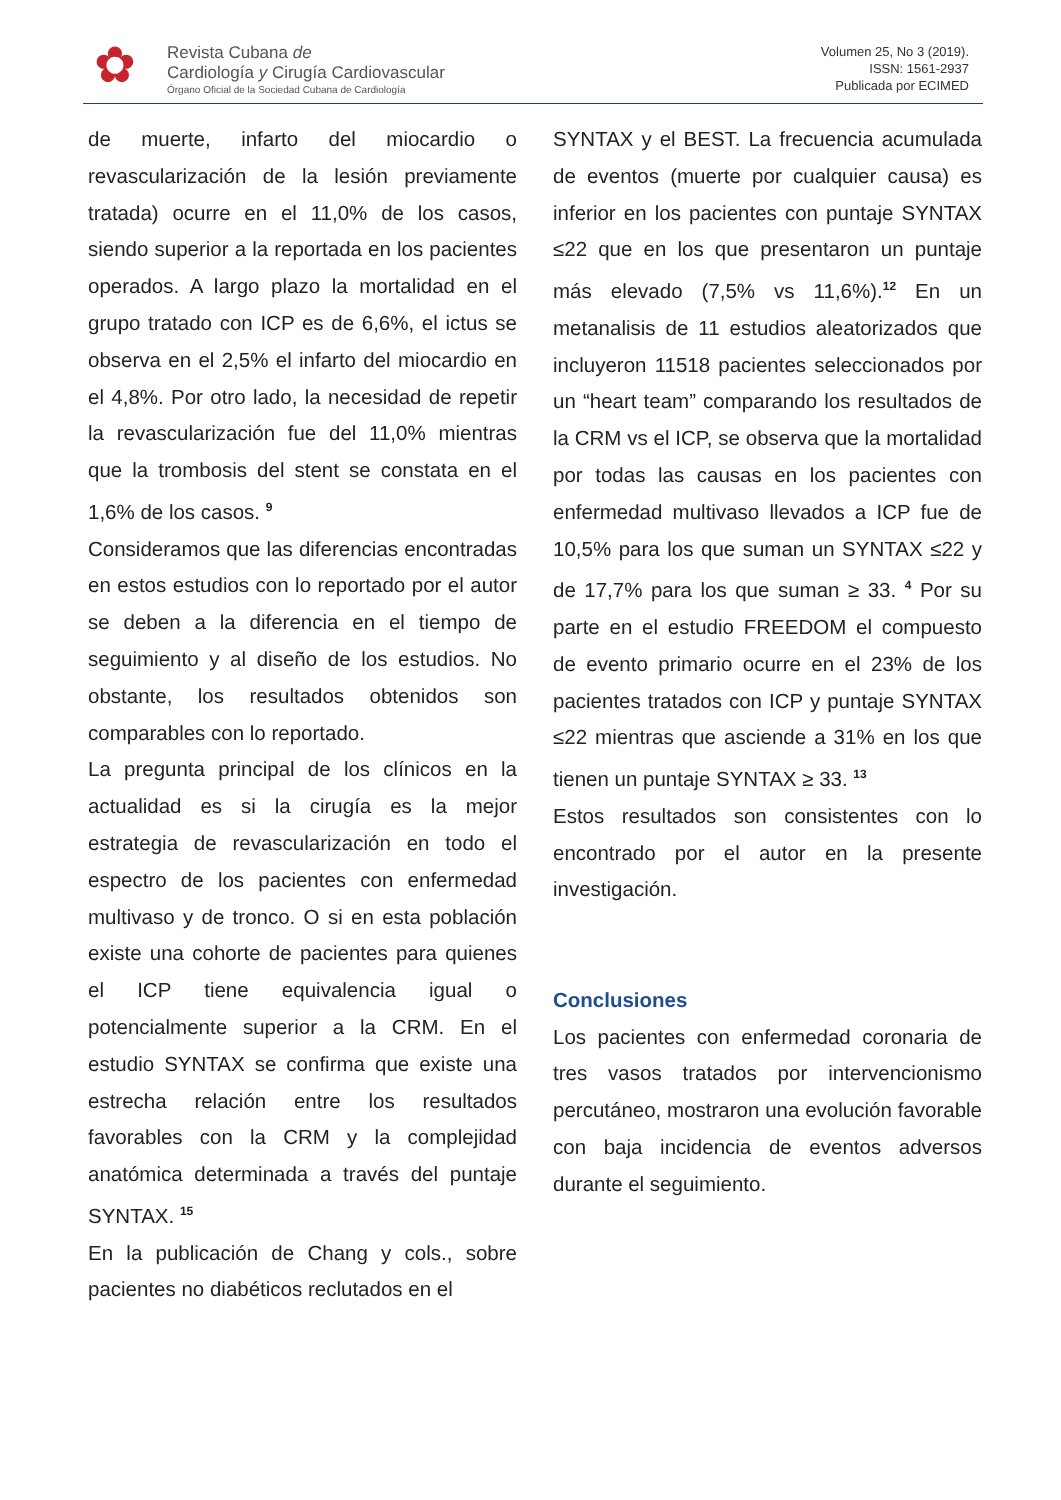✿
Revista Cubana de
Cardiología y Cirugía Cardiovascular
Órgano Oficial de la Sociedad Cubana de Cardiología
Volumen 25, No 3 (2019).
ISSN: 1561-2937
Publicada por ECIMED
de muerte, infarto del miocardio o revascularización de la lesión previamente tratada) ocurre en el 11,0% de los casos, siendo superior a la reportada en los pacientes operados. A largo plazo la mortalidad en el grupo tratado con ICP es de 6,6%, el ictus se observa en el 2,5% el infarto del miocardio en el 4,8%. Por otro lado, la necesidad de repetir la revascularización fue del 11,0% mientras que la trombosis del stent se constata en el 1,6% de los casos. <sup>9</sup>
Consideramos que las diferencias encontradas en estos estudios con lo reportado por el autor se deben a la diferencia en el tiempo de seguimiento y al diseño de los estudios. No obstante, los resultados obtenidos son comparables con lo reportado.
La pregunta principal de los clínicos en la actualidad es si la cirugía es la mejor estrategia de revascularización en todo el espectro de los pacientes con enfermedad multivaso y de tronco. O si en esta población existe una cohorte de pacientes para quienes el ICP tiene equivalencia igual o potencialmente superior a la CRM. En el estudio SYNTAX se confirma que existe una estrecha relación entre los resultados favorables con la CRM y la complejidad anatómica determinada a través del puntaje SYNTAX. <sup>15</sup>
En la publicación de Chang y cols., sobre pacientes no diabéticos reclutados en el
SYNTAX y el BEST. La frecuencia acumulada de eventos (muerte por cualquier causa) es inferior en los pacientes con puntaje SYNTAX ≤22 que en los que presentaron un puntaje más elevado (7,5% vs 11,6%).<sup>12</sup> En un metanalisis de 11 estudios aleatorizados que incluyeron 11518 pacientes seleccionados por un “heart team” comparando los resultados de la CRM vs el ICP, se observa que la mortalidad por todas las causas en los pacientes con enfermedad multivaso llevados a ICP fue de 10,5% para los que suman un SYNTAX ≤22 y de 17,7% para los que suman ≥ 33. <sup>4</sup> Por su parte en el estudio FREEDOM el compuesto de evento primario ocurre en el 23% de los pacientes tratados con ICP y puntaje SYNTAX ≤22 mientras que asciende a 31% en los que tienen un puntaje SYNTAX ≥ 33. <sup>13</sup>
Estos resultados son consistentes con lo encontrado por el autor en la presente investigación.
Conclusiones
Los pacientes con enfermedad coronaria de tres vasos tratados por intervencionismo percutáneo, mostraron una evolución favorable con baja incidencia de eventos adversos durante el seguimiento.